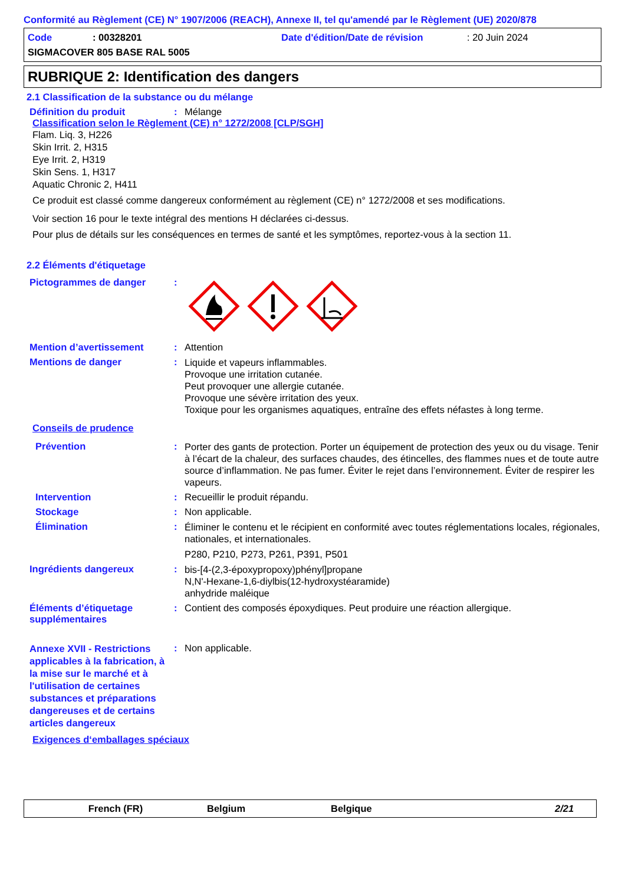Conformité au Règlement (CE) N° 1907/2006 (REACH), Annexe II, tel qu'amendé par le Règlement (UE) 2020/878
Code: 00328201 Date d'édition/Date de révision: 20 Juin 2024
SIGMACOVER 805 BASE RAL 5005
RUBRIQUE 2: Identification des dangers
2.1 Classification de la substance ou du mélange
Définition du produit: Mélange
Classification selon le Règlement (CE) n° 1272/2008 [CLP/SGH]
Flam. Liq. 3, H226
Skin Irrit. 2, H315
Eye Irrit. 2, H319
Skin Sens. 1, H317
Aquatic Chronic 2, H411
Ce produit est classé comme dangereux conformément au règlement (CE) n° 1272/2008 et ses modifications.
Voir section 16 pour le texte intégral des mentions H déclarées ci-dessus.
Pour plus de détails sur les conséquences en termes de santé et les symptômes, reportez-vous à la section 11.
2.2 Éléments d'étiquetage
Pictogrammes de danger:
Mention d’avertissement: Attention
Mentions de danger: Liquide et vapeurs inflammables.
Provoque une irritation cutanée.
Peut provoquer une allergie cutanée.
Provoque une sévère irritation des yeux.
Toxique pour les organismes aquatiques, entraîne des effets néfastes à long terme.
Conseils de prudence
Prévention: Porter des gants de protection. Porter un équipement de protection des yeux ou du visage. Tenir à l’écart de la chaleur, des surfaces chaudes, des étincelles, des flammes nues et de toute autre source d’inflammation. Ne pas fumer. Éviter le rejet dans l’environnement. Éviter de respirer les vapeurs.
Intervention: Recueillir le produit répandu.
Stockage: Non applicable.
Élimination: Éliminer le contenu et le récipient en conformité avec toutes réglementations locales, régionales, nationales, et internationales.
P280, P210, P273, P261, P391, P501
Ingrédients dangereux: bis-[4-(2,3-époxypropoxy)phényl]propane
N,N'-Hexane-1,6-diylbis(12-hydroxystéaramide)
anhydride maléique
Éléments d’étiquetage supplémentaires: Contient des composés époxydiques. Peut produire une réaction allergique.
Annexe XVII - Restrictions applicables à la fabrication, à la mise sur le marché et à l'utilisation de certaines substances et préparations dangereuses et de certains articles dangereux: Non applicable.
Exigences d‘emballages spéciaux
French (FR) Belgium Belgique 2/21